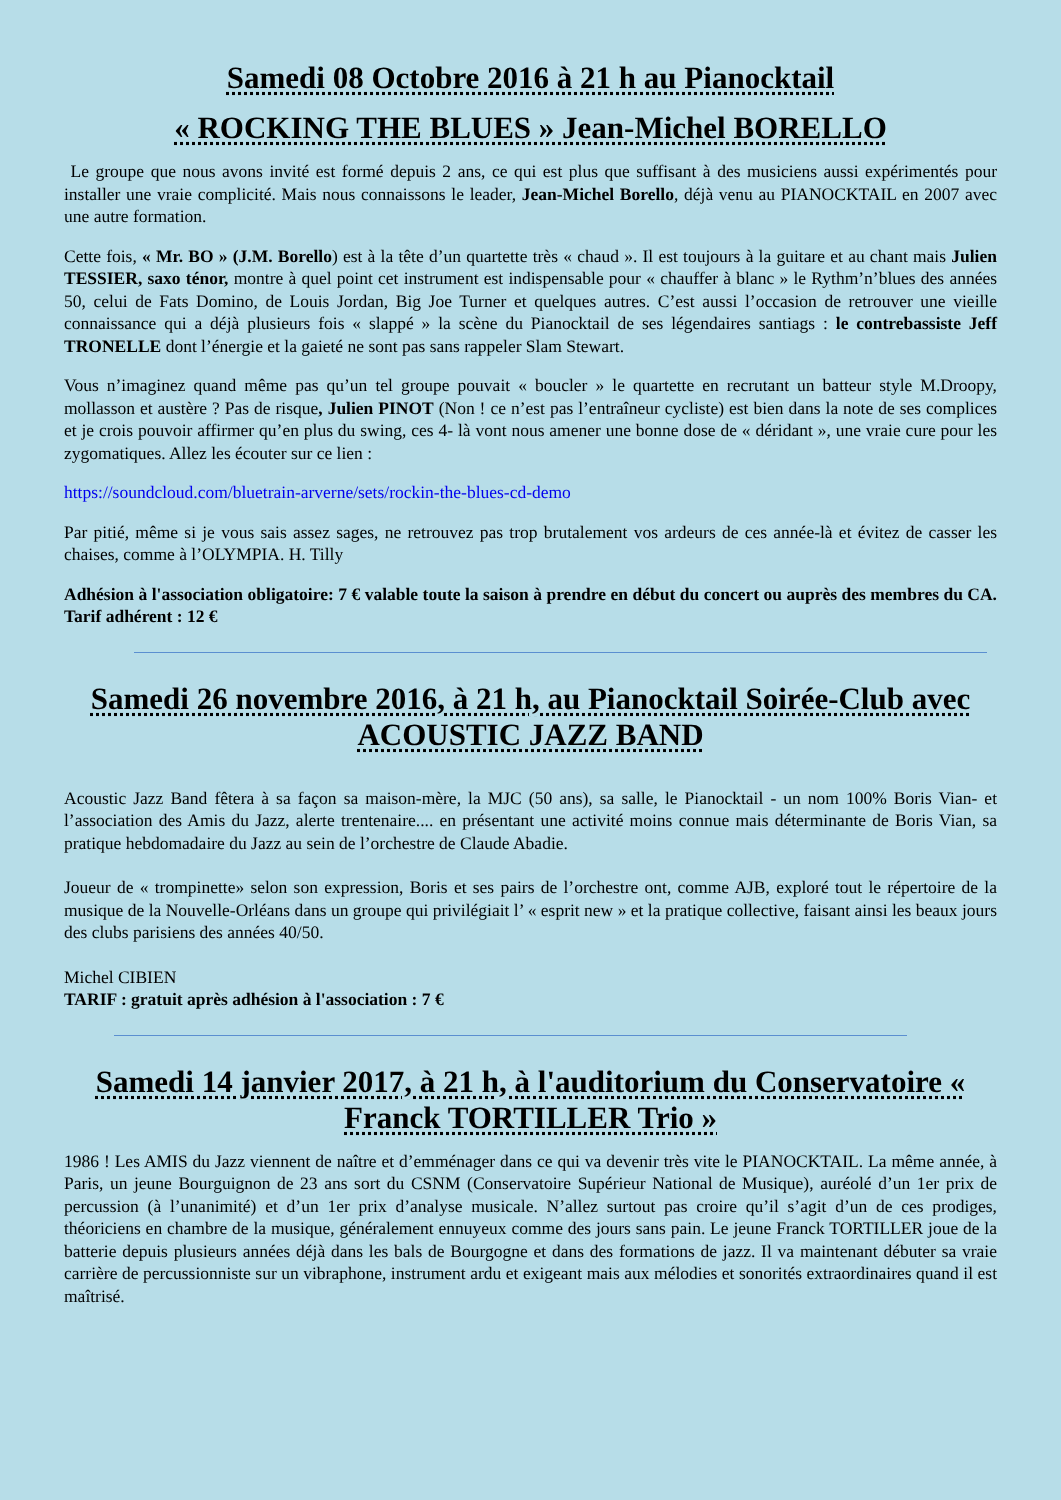Samedi 08 Octobre 2016 à 21 h au Pianocktail
« ROCKING THE BLUES » Jean-Michel BORELLO
Le groupe que nous avons invité est formé depuis 2 ans, ce qui est plus que suffisant à des musiciens aussi expérimentés pour installer une vraie complicité. Mais nous connaissons le leader, Jean-Michel Borello, déjà venu au PIANOCKTAIL en 2007 avec une autre formation.
Cette fois, « Mr. BO » (J.M. Borello) est à la tête d’un quartette très « chaud ». Il est toujours à la guitare et au chant mais Julien TESSIER, saxo ténor, montre à quel point cet instrument est indispensable pour « chauffer à blanc » le Rythm’n’blues des années 50, celui de Fats Domino, de Louis Jordan, Big Joe Turner et quelques autres. C’est aussi l’occasion de retrouver une vieille connaissance qui a déjà plusieurs fois « slappé » la scène du Pianocktail de ses légendaires santiags : le contrebassiste Jeff TRONELLE dont l’énergie et la gaieté ne sont pas sans rappeler Slam Stewart.
Vous n’imaginez quand même pas qu’un tel groupe pouvait « boucler » le quartette en recrutant un batteur style M.Droopy, mollasson et austère ? Pas de risque, Julien PINOT (Non ! ce n’est pas l’entraîneur cycliste) est bien dans la note de ses complices et je crois pouvoir affirmer qu’en plus du swing, ces 4- là vont nous amener une bonne dose de « déridant », une vraie cure pour les zygomatiques. Allez les écouter sur ce lien :
https://soundcloud.com/bluetrain-arverne/sets/rockin-the-blues-cd-demo
Par pitié, même si je vous sais assez sages, ne retrouvez pas trop brutalement vos ardeurs de ces année-là et évitez de casser les chaises, comme à l’OLYMPIA. H. Tilly
Adhésion à l'association obligatoire: 7 € valable toute la saison à prendre en début du concert ou auprès des membres du CA. Tarif adhérent : 12 €
Samedi 26 novembre 2016, à 21 h, au Pianocktail Soirée-Club avec ACOUSTIC JAZZ BAND
Acoustic Jazz Band fêtera à sa façon sa maison-mère, la MJC (50 ans), sa salle, le Pianocktail - un nom 100% Boris Vian- et l’association des Amis du Jazz, alerte trentenaire.... en présentant une activité moins connue mais déterminante de Boris Vian, sa pratique hebdomadaire du Jazz au sein de l’orchestre de Claude Abadie.
Joueur de « trompinette» selon son expression, Boris et ses pairs de l’orchestre ont, comme AJB, exploré tout le répertoire de la musique de la Nouvelle-Orléans dans un groupe qui privilégiait l’ « esprit new » et la pratique collective, faisant ainsi les beaux jours des clubs parisiens des années 40/50.
Michel CIBIEN
TARIF : gratuit après adhésion à l'association : 7 €
Samedi 14 janvier 2017, à 21 h, à l'auditorium du Conservatoire « Franck TORTILLER Trio »
1986 ! Les AMIS du Jazz viennent de naître et d’emménager dans ce qui va devenir très vite le PIANOCKTAIL. La même année, à Paris, un jeune Bourguignon de 23 ans sort du CSNM (Conservatoire Supérieur National de Musique), auréolé d’un 1er prix de percussion (à l’unanimité) et d’un 1er prix d’analyse musicale. N’allez surtout pas croire qu’il s’agit d’un de ces prodiges, théoriciens en chambre de la musique, généralement ennuyeux comme des jours sans pain. Le jeune Franck TORTILLER joue de la batterie depuis plusieurs années déjà dans les bals de Bourgogne et dans des formations de jazz. Il va maintenant débuter sa vraie carrière de percussionniste sur un vibraphone, instrument ardu et exigeant mais aux mélodies et sonorités extraordinaires quand il est maîtrisé.